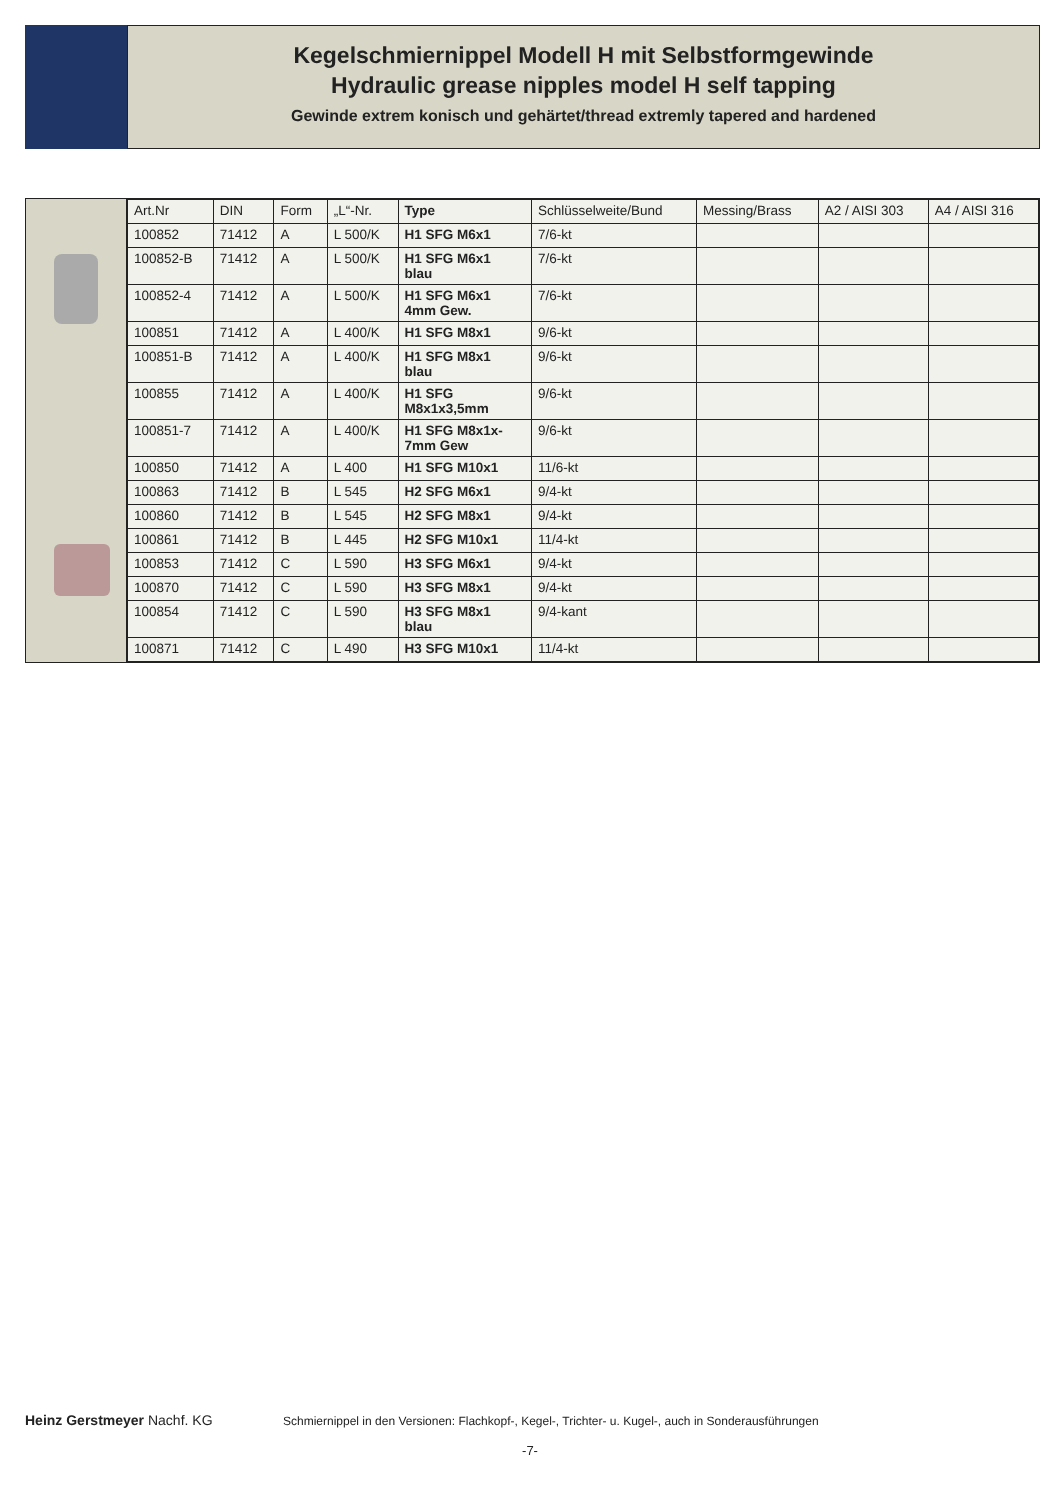Kegelschmiernippel Modell H mit Selbstformgewinde
Hydraulic grease nipples model H self tapping
Gewinde extrem konisch und gehärtet/thread extremly tapered and hardened
| Art.Nr | DIN | Form | „L“-Nr. | Type | Schlüsselweite/Bund | Messing/Brass | A2 / AISI 303 | A4 / AISI 316 |
| --- | --- | --- | --- | --- | --- | --- | --- | --- |
| 100852 | 71412 | A | L 500/K | H1 SFG M6x1 | 7/6-kt | | | |
| 100852-B | 71412 | A | L 500/K | H1 SFG M6x1 blau | 7/6-kt | | | |
| 100852-4 | 71412 | A | L 500/K | H1 SFG M6x1 4mm Gew. | 7/6-kt | | | |
| 100851 | 71412 | A | L 400/K | H1 SFG M8x1 | 9/6-kt | | | |
| 100851-B | 71412 | A | L 400/K | H1 SFG M8x1 blau | 9/6-kt | | | |
| 100855 | 71412 | A | L 400/K | H1 SFG M8x1x3,5mm | 9/6-kt | | | |
| 100851-7 | 71412 | A | L 400/K | H1 SFG M8x1x- 7mm Gew | 9/6-kt | | | |
| 100850 | 71412 | A | L 400 | H1 SFG M10x1 | 11/6-kt | | | |
| 100863 | 71412 | B | L 545 | H2 SFG M6x1 | 9/4-kt | | | |
| 100860 | 71412 | B | L 545 | H2 SFG M8x1 | 9/4-kt | | | |
| 100861 | 71412 | B | L 445 | H2 SFG M10x1 | 11/4-kt | | | |
| 100853 | 71412 | C | L 590 | H3 SFG M6x1 | 9/4-kt | | | |
| 100870 | 71412 | C | L 590 | H3 SFG M8x1 | 9/4-kt | | | |
| 100854 | 71412 | C | L 590 | H3 SFG M8x1 blau | 9/4-kant | | | |
| 100871 | 71412 | C | L 490 | H3 SFG M10x1 | 11/4-kt | | | |
Heinz Gerstmeyer Nachf. KG
Schmiernippel in den Versionen: Flachkopf-, Kegel-, Trichter- u. Kugel-, auch in Sonderausführungen
-7-